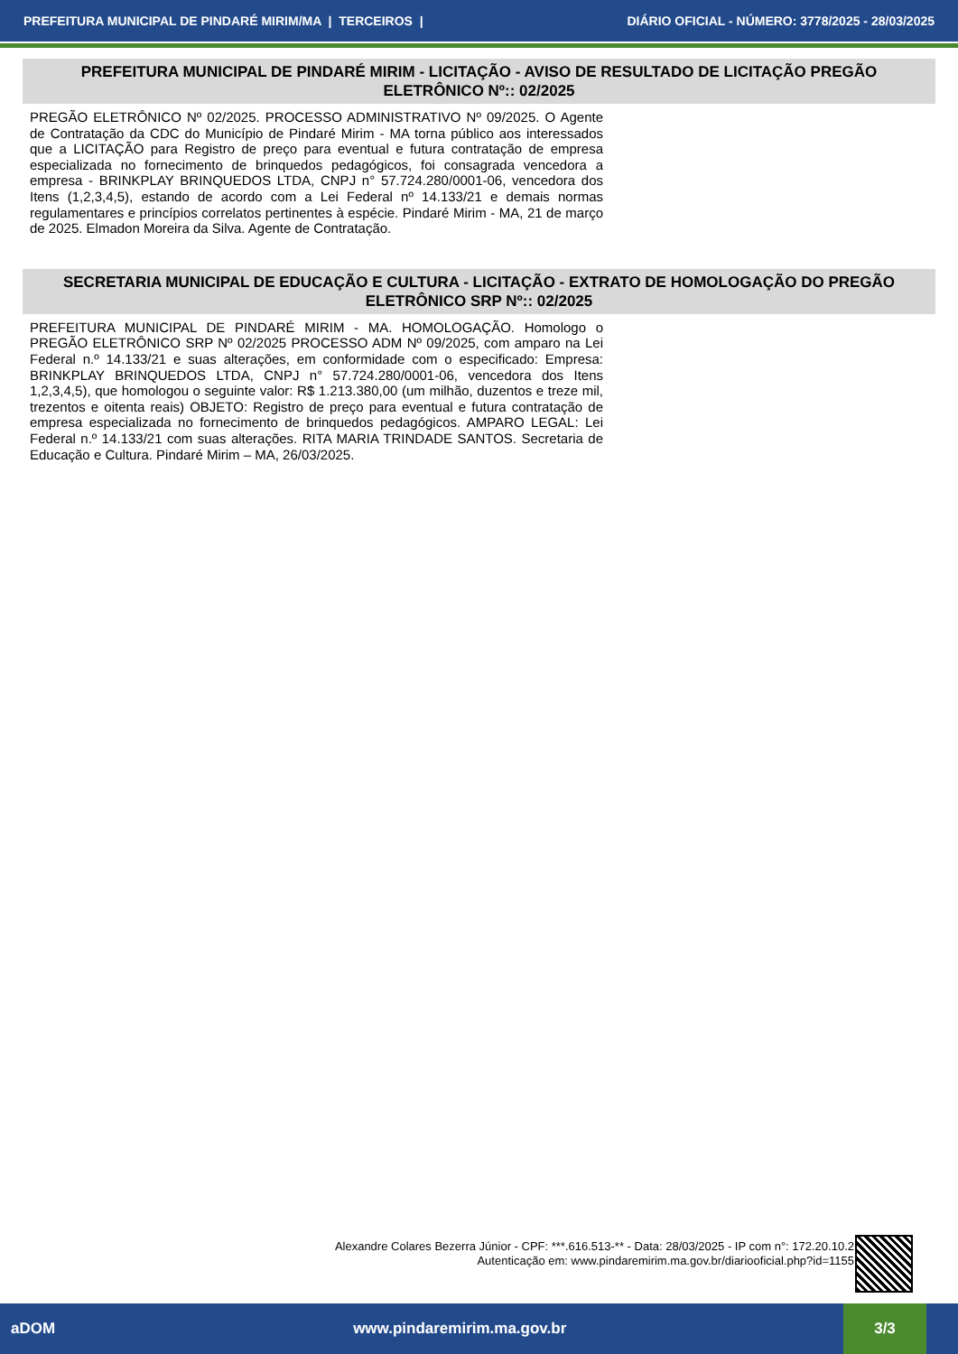PREFEITURA MUNICIPAL DE PINDARÉ MIRIM/MA | TERCEIROS | DIÁRIO OFICIAL - NÚMERO: 3778/2025 - 28/03/2025
PREFEITURA MUNICIPAL DE PINDARÉ MIRIM - LICITAÇÃO - AVISO DE RESULTADO DE LICITAÇÃO PREGÃO ELETRÔNICO Nº:: 02/2025
PREGÃO ELETRÔNICO Nº 02/2025. PROCESSO ADMINISTRATIVO Nº 09/2025. O Agente de Contratação da CDC do Município de Pindaré Mirim - MA torna público aos interessados que a LICITAÇÃO para Registro de preço para eventual e futura contratação de empresa especializada no fornecimento de brinquedos pedagógicos, foi consagrada vencedora a empresa - BRINKPLAY BRINQUEDOS LTDA, CNPJ n° 57.724.280/0001-06, vencedora dos Itens (1,2,3,4,5), estando de acordo com a Lei Federal nº 14.133/21 e demais normas regulamentares e princípios correlatos pertinentes à espécie. Pindaré Mirim - MA, 21 de março de 2025. Elmadon Moreira da Silva. Agente de Contratação.
SECRETARIA MUNICIPAL DE EDUCAÇÃO E CULTURA - LICITAÇÃO - EXTRATO DE HOMOLOGAÇÃO DO PREGÃO ELETRÔNICO SRP Nº:: 02/2025
PREFEITURA MUNICIPAL DE PINDARÉ MIRIM - MA. HOMOLOGAÇÃO. Homologo o PREGÃO ELETRÔNICO SRP Nº 02/2025 PROCESSO ADM Nº 09/2025, com amparo na Lei Federal n.º 14.133/21 e suas alterações, em conformidade com o especificado: Empresa: BRINKPLAY BRINQUEDOS LTDA, CNPJ n° 57.724.280/0001-06, vencedora dos Itens 1,2,3,4,5), que homologou o seguinte valor: R$ 1.213.380,00 (um milhão, duzentos e treze mil, trezentos e oitenta reais) OBJETO: Registro de preço para eventual e futura contratação de empresa especializada no fornecimento de brinquedos pedagógicos. AMPARO LEGAL: Lei Federal n.º 14.133/21 com suas alterações. RITA MARIA TRINDADE SANTOS. Secretaria de Educação e Cultura. Pindaré Mirim – MA, 26/03/2025.
Alexandre Colares Bezerra Júnior - CPF: ***.616.513-** - Data: 28/03/2025 - IP com n°: 172.20.10.2
Autenticação em: www.pindaremirim.ma.gov.br/diariooficial.php?id=1155
aDOM www.pindaremirim.ma.gov.br 3/3